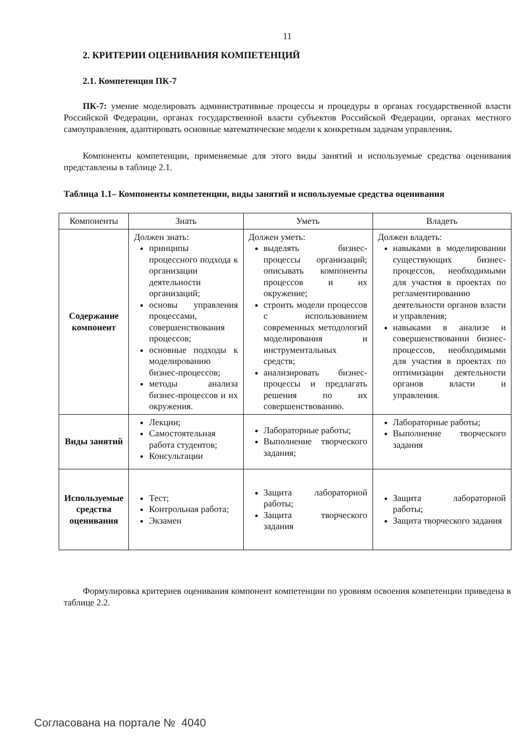11
2. КРИТЕРИИ ОЦЕНИВАНИЯ КОМПЕТЕНЦИЙ
2.1. Компетенция ПК-7
ПК-7: умение моделировать административные процессы и процедуры в органах государственной власти Российской Федерации, органах государственной власти субъектов Российской Федерации, органах местного самоуправления, адаптировать основные математические модели к конкретным задачам управления.
Компоненты компетенции, применяемые для этого виды занятий и используемые средства оценивания представлены в таблице 2.1.
Таблица 1.1– Компоненты компетенции, виды занятий и используемые средства оценивания
| Компоненты | Знать | Уметь | Владеть |
| --- | --- | --- | --- |
| Содержание компонент | Должен знать: принципы процессного подхода к организации деятельности организаций; основы управления процессами, совершенствования процессов; основные подходы к моделированию бизнес-процессов; методы анализа бизнес-процессов и их окружения. | Должен уметь: выделять бизнес-процессы организаций; описывать компоненты процессов и их окружение; строить модели процессов с использованием современных методологий моделирования и инструментальных средств; анализировать бизнес-процессы и предлагать решения по их совершенствованию. | Должен владеть: навыками в моделировании существующих бизнес-процессов, необходимыми для участия в проектах по регламентированию деятельности органов власти и управления; навыками в анализе и совершенствовании бизнес-процессов, необходимыми для участия в проектах по оптимизации деятельности органов власти и управления. |
| Виды занятий | Лекции; Самостоятельная работа студентов; Консультации | Лабораторные работы; Выполнение творческого задания; | Лабораторные работы; Выполнение творческого задания |
| Используемые средства оценивания | Тест; Контрольная работа; Экзамен | Защита лабораторной работы; Защита творческого задания | Защита лабораторной работы; Защита творческого задания |
Формулировка критериев оценивания компонент компетенции по уровням освоения компетенции приведена в таблице 2.2.
Согласована на портале № 4040